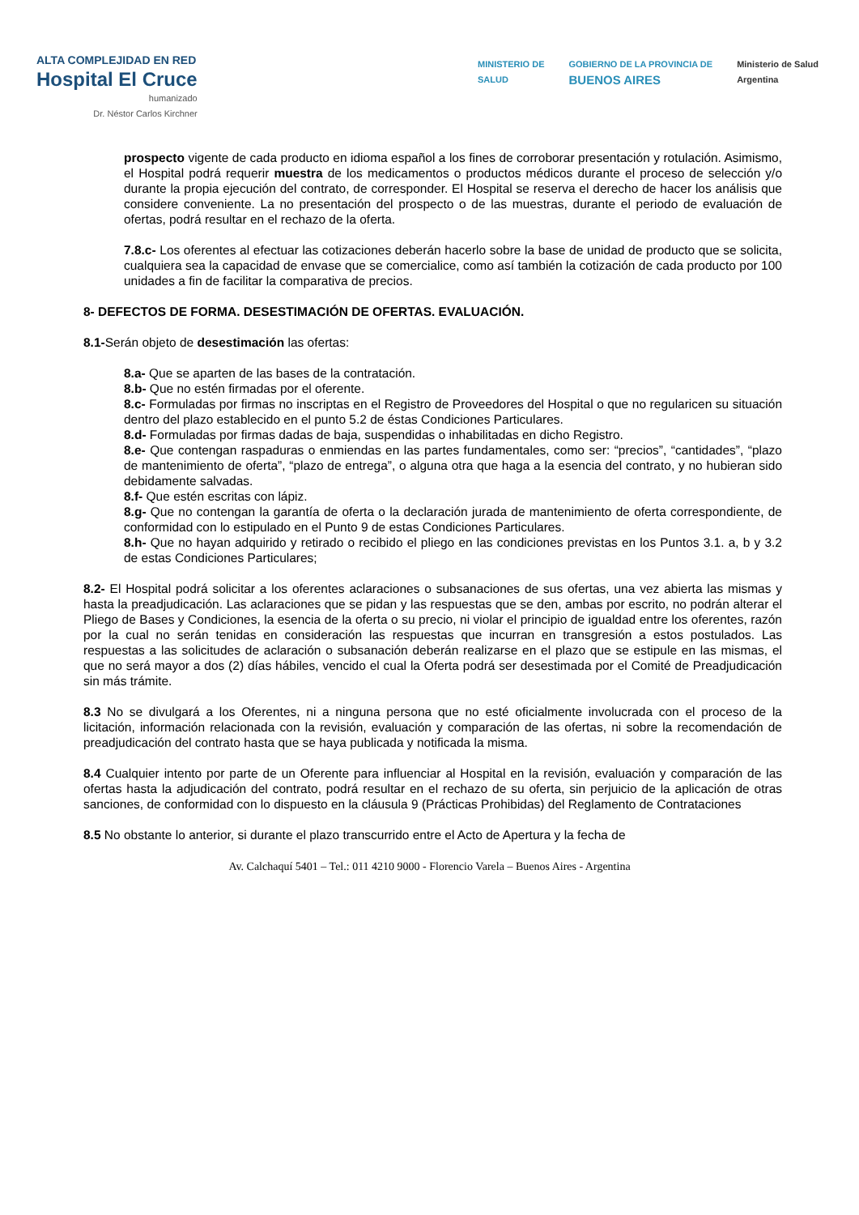ALTA COMPLEJIDAD EN RED
Hospital El Cruce
humanizado
Dr. Néstor Carlos Kirchner
MINISTERIO DE
SALUD
GOBIERNO DE LA PROVINCIA DE
BUENOS AIRES
Ministerio de Salud
Argentina
prospecto vigente de cada producto en idioma español a los fines de corroborar presentación y rotulación. Asimismo, el Hospital podrá requerir muestra de los medicamentos o productos médicos durante el proceso de selección y/o durante la propia ejecución del contrato, de corresponder. El Hospital se reserva el derecho de hacer los análisis que considere conveniente. La no presentación del prospecto o de las muestras, durante el periodo de evaluación de ofertas, podrá resultar en el rechazo de la oferta.
7.8.c- Los oferentes al efectuar las cotizaciones deberán hacerlo sobre la base de unidad de producto que se solicita, cualquiera sea la capacidad de envase que se comercialice, como así también la cotización de cada producto por 100 unidades a fin de facilitar la comparativa de precios.
8- DEFECTOS DE FORMA. DESESTIMACIÓN DE OFERTAS. EVALUACIÓN.
8.1-Serán objeto de desestimación las ofertas:
8.a- Que se aparten de las bases de la contratación.
8.b- Que no estén firmadas por el oferente.
8.c- Formuladas por firmas no inscriptas en el Registro de Proveedores del Hospital o que no regularicen su situación dentro del plazo establecido en el punto 5.2 de éstas Condiciones Particulares.
8.d- Formuladas por firmas dadas de baja, suspendidas o inhabilitadas en dicho Registro.
8.e- Que contengan raspaduras o enmiendas en las partes fundamentales, como ser: “precios”, “cantidades”, “plazo de mantenimiento de oferta”, “plazo de entrega”, o alguna otra que haga a la esencia del contrato, y no hubieran sido debidamente salvadas.
8.f- Que estén escritas con lápiz.
8.g- Que no contengan la garantía de oferta o la declaración jurada de mantenimiento de oferta correspondiente, de conformidad con lo estipulado en el Punto 9 de estas Condiciones Particulares.
8.h- Que no hayan adquirido y retirado o recibido el pliego en las condiciones previstas en los Puntos 3.1. a, b y 3.2 de estas Condiciones Particulares;
8.2- El Hospital podrá solicitar a los oferentes aclaraciones o subsanaciones de sus ofertas, una vez abierta las mismas y hasta la preadjudicación. Las aclaraciones que se pidan y las respuestas que se den, ambas por escrito, no podrán alterar el Pliego de Bases y Condiciones, la esencia de la oferta o su precio, ni violar el principio de igualdad entre los oferentes, razón por la cual no serán tenidas en consideración las respuestas que incurran en transgresión a estos postulados. Las respuestas a las solicitudes de aclaración o subsanación deberán realizarse en el plazo que se estipule en las mismas, el que no será mayor a dos (2) días hábiles, vencido el cual la Oferta podrá ser desestimada por el Comité de Preadjudicación sin más trámite.
8.3 No se divulgará a los Oferentes, ni a ninguna persona que no esté oficialmente involucrada con el proceso de la licitación, información relacionada con la revisión, evaluación y comparación de las ofertas, ni sobre la recomendación de preadjudicación del contrato hasta que se haya publicada y notificada la misma.
8.4 Cualquier intento por parte de un Oferente para influenciar al Hospital en la revisión, evaluación y comparación de las ofertas hasta la adjudicación del contrato, podrá resultar en el rechazo de su oferta, sin perjuicio de la aplicación de otras sanciones, de conformidad con lo dispuesto en la cláusula 9 (Prácticas Prohibidas) del Reglamento de Contrataciones
8.5 No obstante lo anterior, si durante el plazo transcurrido entre el Acto de Apertura y la fecha de
Av. Calchaquí 5401 – Tel.: 011 4210 9000 - Florencio Varela – Buenos Aires - Argentina